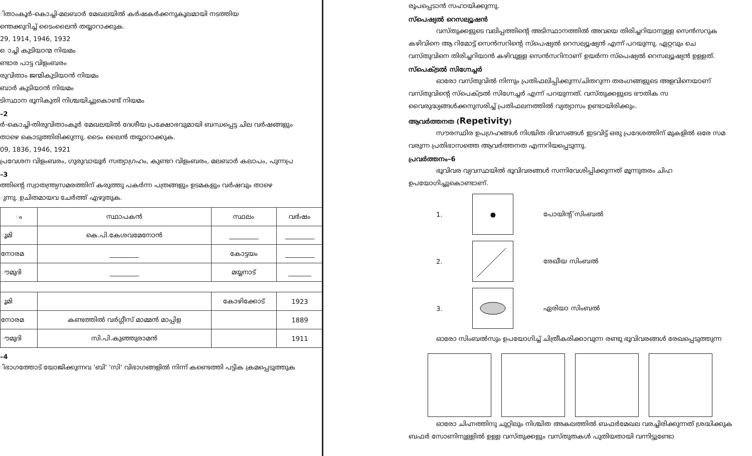ിതാംകൂർ-കൊച്ചി-മലബാർ മേഖലയിൽ കർഷകർക്കനുകൂലമായി നടത്തിയ
ന്തെക്കുറിച്ച് ടൈംലൈൻ തയ്യാറാക്കുക.
29, 1914, 1946, 1932
ൊച്ചി കുടിയാന്മ നിയമം
ണ്ടാര പാട്ട വിളംബരം
രുവിതാം ജന്മികുടിയാൻ നിയമം
ബാർ കുടിയാൻ നിയമം
ടിസ്ഥാന ഭൂനികുതി നിശ്ചയിച്ചുകൊണ്ട് നിയമം
–2
ർ-കൊച്ചി-തിരുവിതാംകൂർ മേഖലയിൽ ദേശീയ പ്രക്ഷോഭവുമായി ബന്ധപ്പെട്ട ചില വർഷങ്ങളും
താഴെ കൊടുത്തിരിക്കുന്നു. ടൈം ലൈൻ തയ്യാറാക്കുക.
09, 1836, 1946, 1921
പ്രവേശന വിളംബരം, ഗുരുവായൂർ സത്യാഗ്രഹം, കുണ്ടറ വിളംബരം, മലബാർ കലാപം, പുന്നപ്ര
–3
ത്തിന്റെ സ്വാതന്ത്ര്യസമരത്തിന് കരുത്തു പകർന്ന പത്രങ്ങളും ഉടമകളും വർഷവും താഴെ
ുന്നു. ഉചിതമായവ ചേർത്ത് എഴുതുക.
| ം | സ്ഥാപകൻ | സ്ഥലം | വർഷം |
| --- | --- | --- | --- |
| ൂമി | കെ.പി.കേശവമേനോൻ | _________ | _________ |
| നോരമ | _________ | കോട്ടയം | _________ |
| ൗമുദി | _________ | മയ്യനാട് | _______ |
| ൂമി | | കോഴിക്കോട് | 1923 |
| നോരമ | കണ്ടത്തിൽ വർഗ്ഗീസ് മാമ്മൻ മാപ്പിള | | 1889 |
| ൗമുദി | സി.പി.കുഞ്ഞുരാമൻ | | 1911 |
–4
ിഭാഗത്തോട് യോജിക്കുന്നവ 'ബി' 'സി' വിഭാഗങ്ങളിൽ നിന്ന് കണ്ടെത്തി പട്ടിക ക്രമപ്പെടുത്തുക
രൂപപ്പെടാൻ സഹായിക്കുന്നു.
സ്പെഷ്യൽ റെസല്യൂഷൻ
വസ്തുക്കളുടെ വലിപ്പത്തിന്റെ അടിസ്ഥാനത്തിൽ അവയെ തിരിച്ചറിയാനുള്ള സെൻസറുക
കഴിവിനെ ആ റിമോട്ട് സെൻസറിന്റെ സ്പെഷ്യൽ റെസല്യൂഷ്യൻ എന്ന് പറയുന്നു. ഏറ്റവും ചെ
വസ്തുവിനെ തിരിച്ചറിയാൻ കഴിവുള്ള സെൻസറിനാണ് ഉയർന്ന സ്പെഷ്യൽ റെസല്യൂഷ്യൻ ഉള്ളത്.
സ്പെക്ട്രൽ സിഗ്നേച്ചർ
ഓരോ വസ്തുവിൽ നിന്നും പ്രതിഫലിപ്പിക്കുന്ന/ചിതറുന്ന തരംഗങ്ങളുടെ അളവിനെയാണ്
വസ്തുവിന്റെ സ്പെക്ട്രൽ സിഗ്നേച്ചർ എന്ന് പറയുന്നത്. വസ്തുക്കളുടെ ഭൗതിക സ
വൈരുദ്ധ്യങ്ങൾക്കനുസരിച്ച് പ്രതിഫലനത്തിൽ വ്യത്യാസം ഉണ്ടായിരിക്കും.
ആവർത്തനത (Repetivity)
സൗരസ്ഥിര ഉപഗ്രഹങ്ങൾ നിശ്ചിത ദിവസങ്ങൾ ഇടവിട്ട് ഒരു പ്രദേശത്തിന് മുകളിൽ ഒരേ സമ
വരുന്ന പ്രതിഭാസത്തെ ആവർത്തനത എന്നറിയപ്പെടുന്നു.
പ്രവർത്തനം–6
ഭൂവിവര വ്യവസ്ഥയിൽ ഭൂവിവരങ്ങൾ സന്നിവേശിപ്പിക്കുന്നത് മൂന്നുതരം ചിഹ
ഉപയോഗിച്ചുകൊണ്ടാണ്.
1.
●
പോയിന്റ് സിംബൽ
2. രേഖീയ സിംബൽ
3. ഏരിയാ സിംബൽ
ഓരോ സിംബൽസും ഉപയോഗിച്ച് ചിത്രീകരിക്കാവുന്ന രണ്ടു ഭൂവിവരങ്ങൾ രേഖപ്പെടുത്തുന്ന
ഓരോ ചിഹ്നത്തിനു ചുറ്റിലും നിശ്ചിത അകലത്തിൽ ബഫർമേഖല വരച്ചിരിക്കുന്നത് ശ്രദ്ധിക്കുക
ബഫർ സോണിനുള്ളിൽ ഉള്ള വസ്തുക്കളും വസ്തുതകൾ പുതിയതായി വന്നിട്ടുണ്ടോ